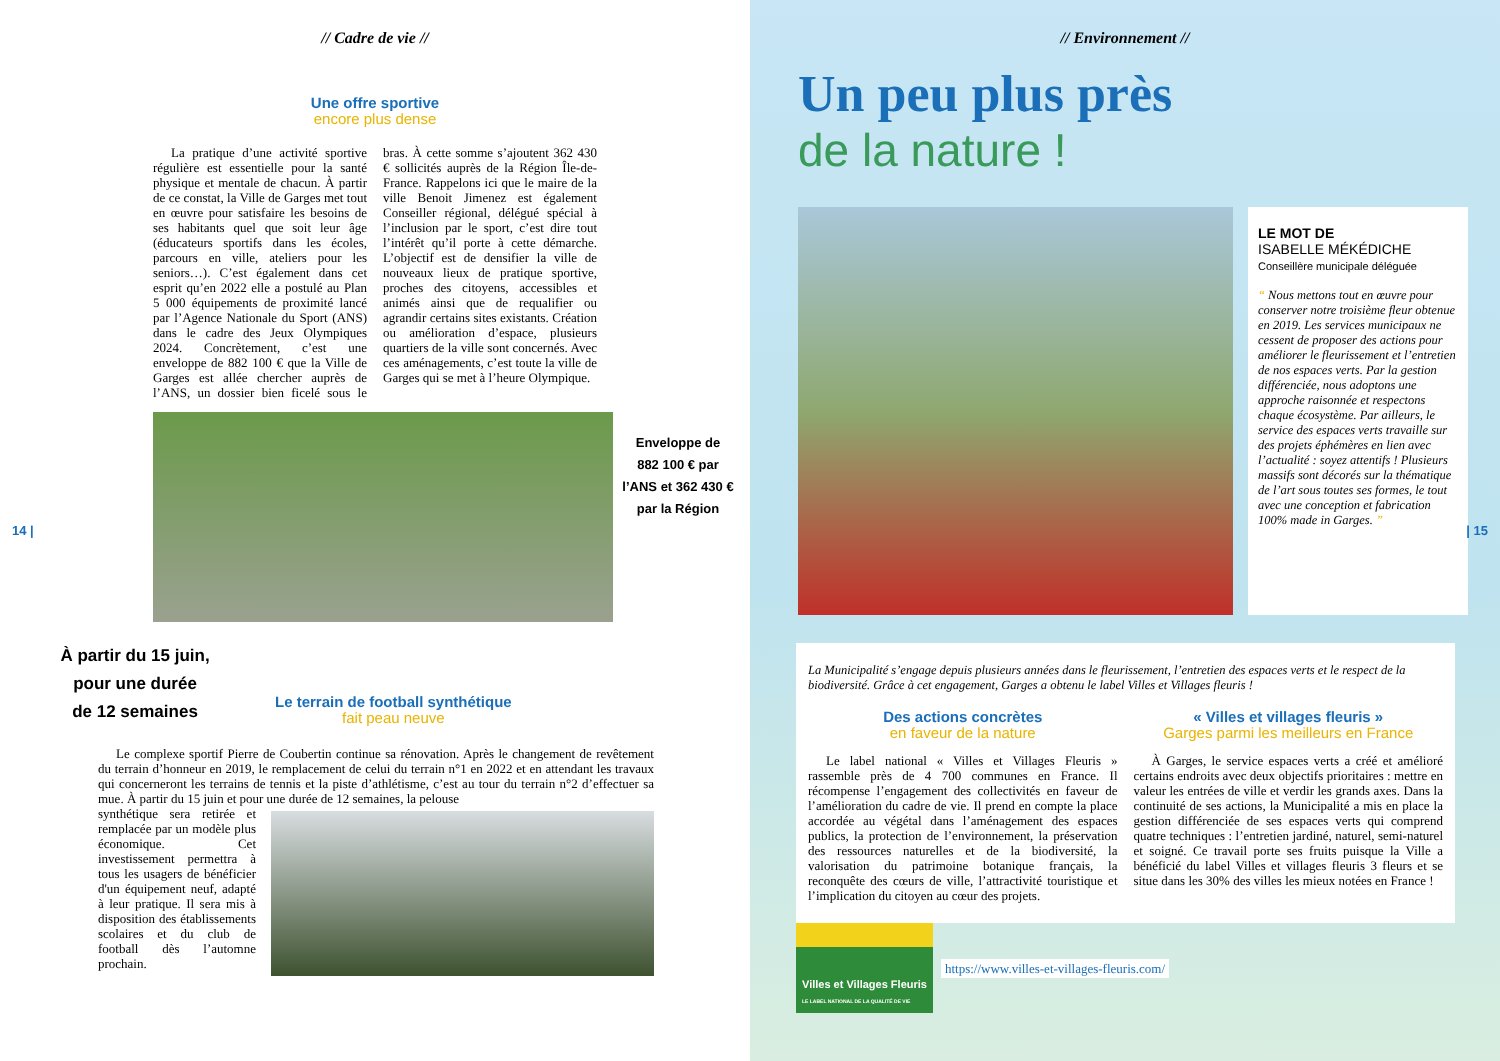// Cadre de vie //
Une offre sportive
encore plus dense
La pratique d’une activité sportive régulière est essentielle pour la santé physique et mentale de chacun. À partir de ce constat, la Ville de Garges met tout en œuvre pour satisfaire les besoins de ses habitants quel que soit leur âge (éducateurs sportifs dans les écoles, parcours en ville, ateliers pour les seniors…). C’est également dans cet esprit qu’en 2022 elle a postulé au Plan 5 000 équipements de proximité lancé par l’Agence Nationale du Sport (ANS) dans le cadre des Jeux Olympiques 2024. Concrètement, c’est une enveloppe de 882 100 € que la Ville de Garges est allée chercher auprès de l’ANS, un dossier bien ficelé sous le bras. À cette somme s’ajoutent 362 430 € sollicités auprès de la Région Île-de-France. Rappelons ici que le maire de la ville Benoit Jimenez est également Conseiller régional, délégué spécial à l’inclusion par le sport, c’est dire tout l’intérêt qu’il porte à cette démarche. L’objectif est de densifier la ville de nouveaux lieux de pratique sportive, proches des citoyens, accessibles et animés ainsi que de requalifier ou agrandir certains sites existants. Création ou amélioration d’espace, plusieurs quartiers de la ville sont concernés. Avec ces aménagements, c’est toute la ville de Garges qui se met à l’heure Olympique.
Enveloppe de
882 100 € par
l’ANS et 362 430 €
par la Région
À partir du 15 juin,
pour une durée
de 12 semaines
Le terrain de football synthétique
fait peau neuve
Le complexe sportif Pierre de Coubertin continue sa rénovation. Après le changement de revêtement du terrain d’honneur en 2019, le remplacement de celui du terrain n°1 en 2022 et en attendant les travaux qui concerneront les terrains de tennis et la piste d’athlétisme, c’est au tour du terrain n°2 d’effectuer sa mue. À partir du 15 juin et pour une durée de 12 semaines, la pelouse
synthétique sera retirée et remplacée par un modèle plus économique. Cet investissement permettra à tous les usagers de bénéficier d'un équipement neuf, adapté à leur pratique. Il sera mis à disposition des établissements scolaires et du club de football dès l’automne prochain.
14 |
// Environnement //
Un peu plus près
de la nature !
LE MOT DE
ISABELLE MÉKÉDICHE
Conseillère municipale déléguée
“ Nous mettons tout en œuvre pour conserver notre troisième fleur obtenue en 2019. Les services municipaux ne cessent de proposer des actions pour améliorer le fleurissement et l’entretien de nos espaces verts. Par la gestion différenciée, nous adoptons une approche raisonnée et respectons chaque écosystème. Par ailleurs, le service des espaces verts travaille sur des projets éphémères en lien avec l’actualité : soyez attentifs ! Plusieurs massifs sont décorés sur la thématique de l’art sous toutes ses formes, le tout avec une conception et fabrication 100% made in Garges. ”
La Municipalité s’engage depuis plusieurs années dans le fleurissement, l’entretien des espaces verts et le respect de la biodiversité. Grâce à cet engagement, Garges a obtenu le label Villes et Villages fleuris !
Des actions concrètes
en faveur de la nature
Le label national « Villes et Villages Fleuris » rassemble près de 4 700 communes en France. Il récompense l’engagement des collectivités en faveur de l’amélioration du cadre de vie. Il prend en compte la place accordée au végétal dans l’aménagement des espaces publics, la protection de l’environnement, la préservation des ressources naturelles et de la biodiversité, la valorisation du patrimoine botanique français, la reconquête des cœurs de ville, l’attractivité touristique et l’implication du citoyen au cœur des projets.
« Villes et villages fleuris »
Garges parmi les meilleurs en France
À Garges, le service espaces verts a créé et amélioré certains endroits avec deux objectifs prioritaires : mettre en valeur les entrées de ville et verdir les grands axes. Dans la continuité de ses actions, la Municipalité a mis en place la gestion différenciée de ses espaces verts qui comprend quatre techniques : l’entretien jardiné, naturel, semi-naturel et soigné. Ce travail porte ses fruits puisque la Ville a bénéficié du label Villes et villages fleuris 3 fleurs et se situe dans les 30% des villes les mieux notées en France !
Villes et Villages Fleuris
LE LABEL NATIONAL DE LA QUALITÉ DE VIE
https://www.villes-et-villages-fleuris.com/
| 15